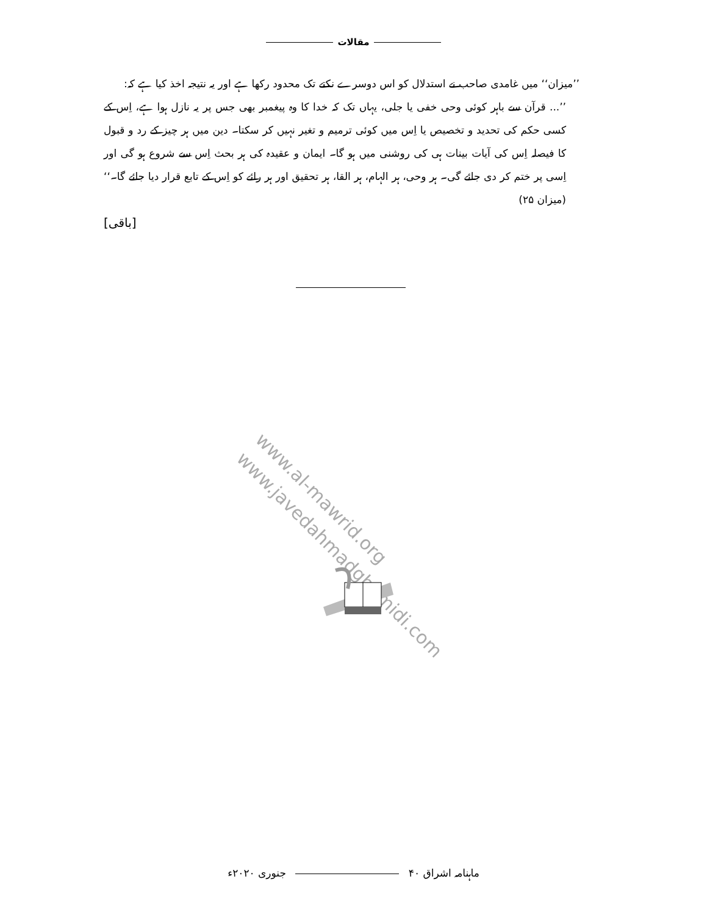مقالات
’’میزان‘‘ میں غامدی صاحب نے استدلال کو اس دوسرے نکتے تک محدود رکھا ہے اور یہ نتیجہ اخذ کیا ہے کہ:
’’... قرآن سے باہر کوئی وحی خفی یا جلی، یہاں تک کہ خدا کا وہ پیغمبر بھی جس پر یہ نازل ہوا ہے، اِس کے کسی حکم کی تحدید و تخصیص یا اِس میں کوئی ترمیم و تغیر نہیں کر سکتا۔ دین میں ہر چیز کے رد و قبول کا فیصلہ اِس کی آیات بینات ہی کی روشنی میں ہو گا۔ ایمان و عقیدہ کی ہر بحث اِس سے شروع ہو گی اور اِسی پر ختم کر دی جائے گی۔ ہر وحی، ہر الہام، ہر القا، ہر تحقیق اور ہر رائے کو اِس کے تابع قرار دیا جائے گا۔‘‘ (میزان ۲۵)
[باقی]
www.al-mawrid.org
www.javedahmadghamidi.com
ماہنامہ اشراق ۴۰ جنوری ۲۰۲۰ء